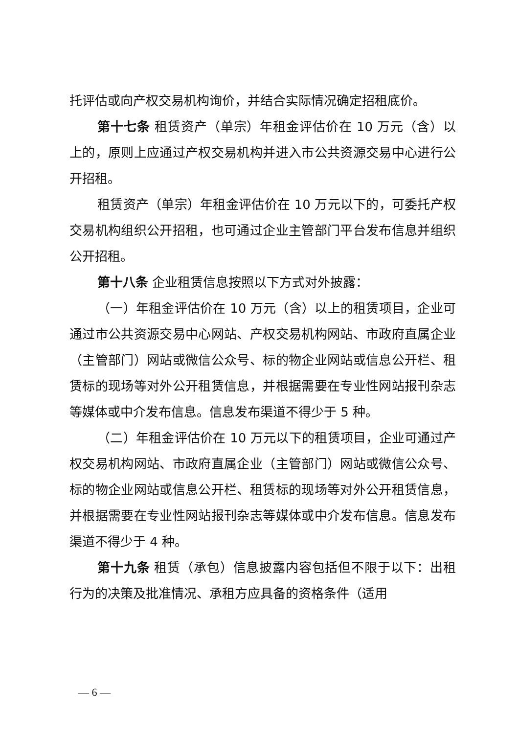托评估或向产权交易机构询价，并结合实际情况确定招租底价。
第十七条 租赁资产（单宗）年租金评估价在 10 万元（含）以上的，原则上应通过产权交易机构并进入市公共资源交易中心进行公开招租。
租赁资产（单宗）年租金评估价在 10 万元以下的，可委托产权交易机构组织公开招租，也可通过企业主管部门平台发布信息并组织公开招租。
第十八条 企业租赁信息按照以下方式对外披露：
（一）年租金评估价在 10 万元（含）以上的租赁项目，企业可通过市公共资源交易中心网站、产权交易机构网站、市政府直属企业（主管部门）网站或微信公众号、标的物企业网站或信息公开栏、租赁标的现场等对外公开租赁信息，并根据需要在专业性网站报刊杂志等媒体或中介发布信息。信息发布渠道不得少于 5 种。
（二）年租金评估价在 10 万元以下的租赁项目，企业可通过产权交易机构网站、市政府直属企业（主管部门）网站或微信公众号、标的物企业网站或信息公开栏、租赁标的现场等对外公开租赁信息，并根据需要在专业性网站报刊杂志等媒体或中介发布信息。信息发布渠道不得少于 4 种。
第十九条 租赁（承包）信息披露内容包括但不限于以下：出租行为的决策及批准情况、承租方应具备的资格条件（适用
— 6 —